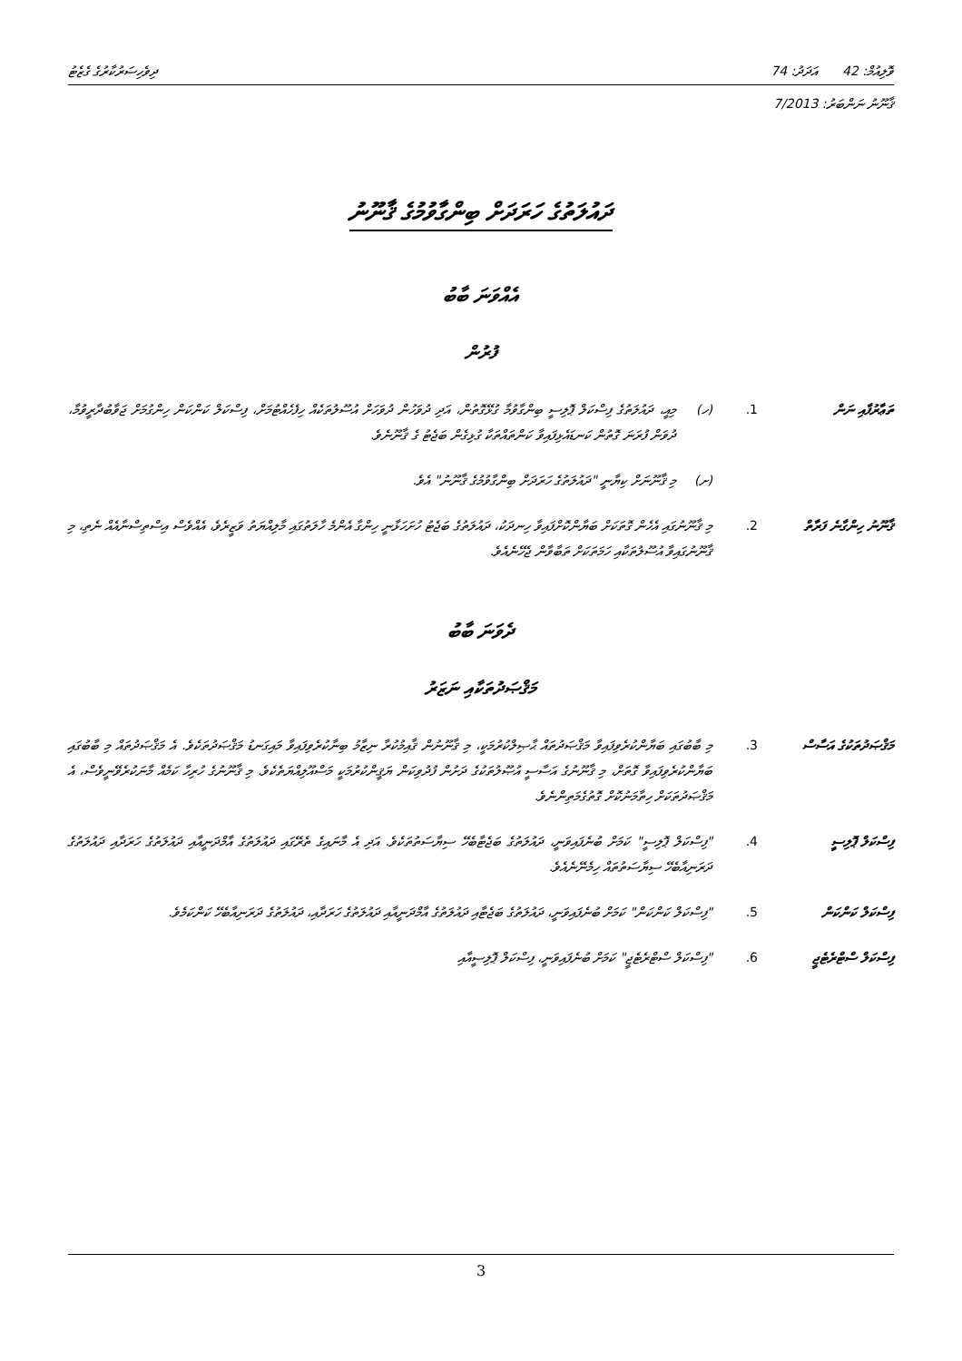ވޮލިއުމް: 42 އަދަދު: 74 ދިވެހިސަރުކާރުގެ ގެޒެޓު
ޤާނޫނު ނަންބަރު: 7/2013
ދައުލަތުގެ ހަރަދަށް ބިންގާވުމުގެ ޤާނޫނު
އެއްވަނަ ބާބު
ފުރުން
ތަޢާރުފާއި ނަން 1. (ހ) މިއީ، ދައުލަތުގެ ފިސްކަލް ޕޮލިސީ ބިންގާވުމާ ގުޅޭގޮތުން، އަދި ދުވަހުން ދުވަހަށް އުސޫލުތަކެއް ހިފެހެއްޓުމަށް، ފިސްކަލް ކަންކަން ހިންގުމަށް ޖަވާބުދާރީވުމާ، ދުވަން ފުރަނަ ގޮތުން ކަނޑައެޅިފައިވާ ކަންތައްތަކާ ގުޅިގެން ބަޖެޓު ގެ ޤާނޫނެވެ.
(ށ) މި ޤާނޫނަށް ކިޔާނީ "ދައުލަތުގެ ހަރަދަށް ބިންގާވުމުގެ ޤާނޫނު" އެވެ.
ޤާނޫނު ހިންގާނެ ފަރާތް
2. މި ޤާނޫނުގައި އެހެން ގޮތަކަށް ބަޔާންކޮށްފައިވާ ހިނދަކު، ދައުލަތުގެ ބަޖެޓު ހުށަހަޅާނީ ހިންގާ އެންމެ ހާލަތުގައި މާލިއްޔަތު ވަޒީރެވެ، އެއްވެސް އިސްތިސްނާއެއް ނެތި، މި ޤާނޫނުގައިވާ އުސޫލުތަކާއި ހަމަތަކަށް ތަބާވާން ޖެހޭނެއެވެ.
ދެވަނަ ބާބު
މަޤްޞަދުތަކާއި ނަޒަރު
މަޤްޞަދުތަކުގެ އަސާސް
3. މި ބާބުގައި ބަޔާންކުރެވިފައިވާ މަޤްޞަދުތައް ޙާޞިލްކުރުމަކީ، މި ޤާނޫނުން ޤާއިމުކުރާ ނިޒާމު ބިނާކުރެވިފައިވާ މައިގަނޑު މަޤްޞަދުތަކެވެ. އެ މަޤްޞަދުތައް މި ބާބުގައި ބަޔާންކުރެވިފައިވާ ގޮތަށް، މި ޤާނޫނުގެ އަސާސީ އުޞޫލުތަކުގެ ދަށުން ފުދުވިކަން ޔަޤީންކުރުމަކީ މަސްއޫލިއްޔަތެކެވެ. މި ޤާނޫނުގެ ހުރިހާ ކަމެއް މާނަކުރެވޭނީވެސް، އެ މަޤްޞަދުތަކަށް ހިތާމަނުކޮށް ގޮތުގެމަތިންނެވެ.
ފިސްކަލް ޕޮލިސީ 4. "ފިސްކަލް ޕޮލިސީ" ކަމަށް ބުނެފައިވަނީ، ދައުލަތުގެ ބަޖެޓާބެހޭ ސިޔާސަތުތަކެވެ. އަދި އެ މާނައިގެ ތެރޭގައި ދައުލަތުގެ އާމްދަނީއާއި ދައުލަތުގެ ހަރަދާއި ދައުލަތުގެ ދަރަނިއާބެހޭ ސިޔާސަތުތައް ހިމެނޭނެއެވެ.
ފިސްކަލް ކަންކަން 5. "ފިސްކަލް ކަންކަން" ކަމަށް ބުނެފައިވަނީ، ދައުލަތުގެ ބަޖެޓާއި ދައުލަތުގެ އާމްދަނީއާއި ދައުލަތުގެ ހަރަދާއި، ދައުލަތުގެ ދަރަނިއާބެހޭ ކަންކަމެވެ.
ފިސްކަލް ސްޓްރެޓެޖީ
6. "ފިސްކަލް ސްޓްރެޓެޖީ" ކަމަށް ބުނެފައިވަނީ، ފިސްކަލް ޕޮލިސީއާއި
3